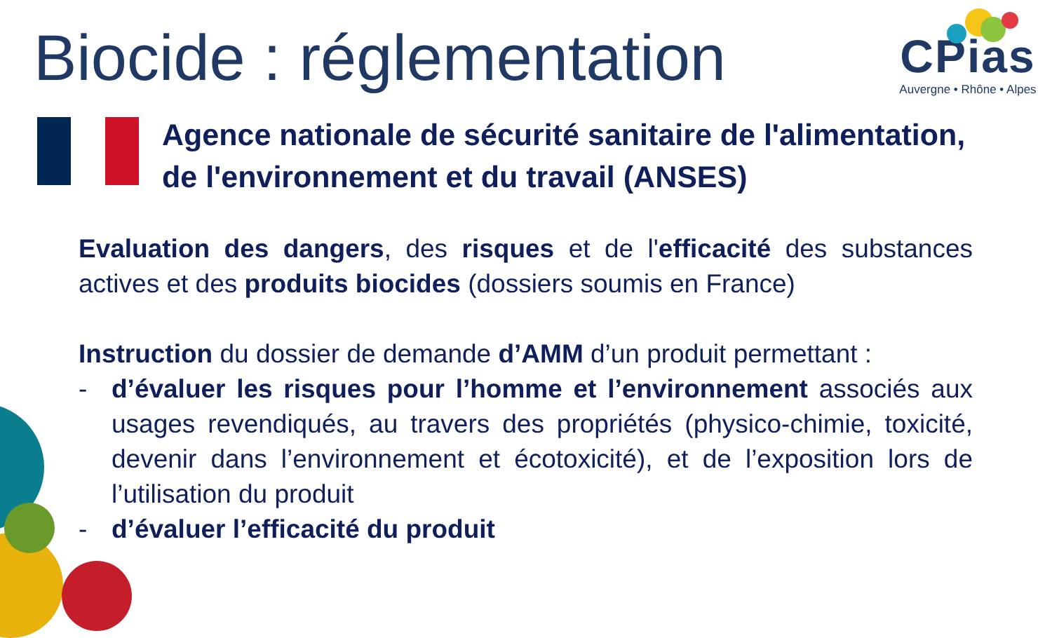Biocide : réglementation
CPias
Auvergne • Rhône • Alpes
Agence nationale de sécurité sanitaire de l'alimentation,
de l'environnement et du travail (ANSES)
Evaluation des dangers, des risques et de l'efficacité des substances actives et des produits biocides (dossiers soumis en France)
Instruction du dossier de demande d’AMM d’un produit permettant :
- d’évaluer les risques pour l’homme et l’environnement associés aux usages revendiqués, au travers des propriétés (physico-chimie, toxicité, devenir dans l’environnement et écotoxicité), et de l’exposition lors de l’utilisation du produit
- d’évaluer l’efficacité du produit